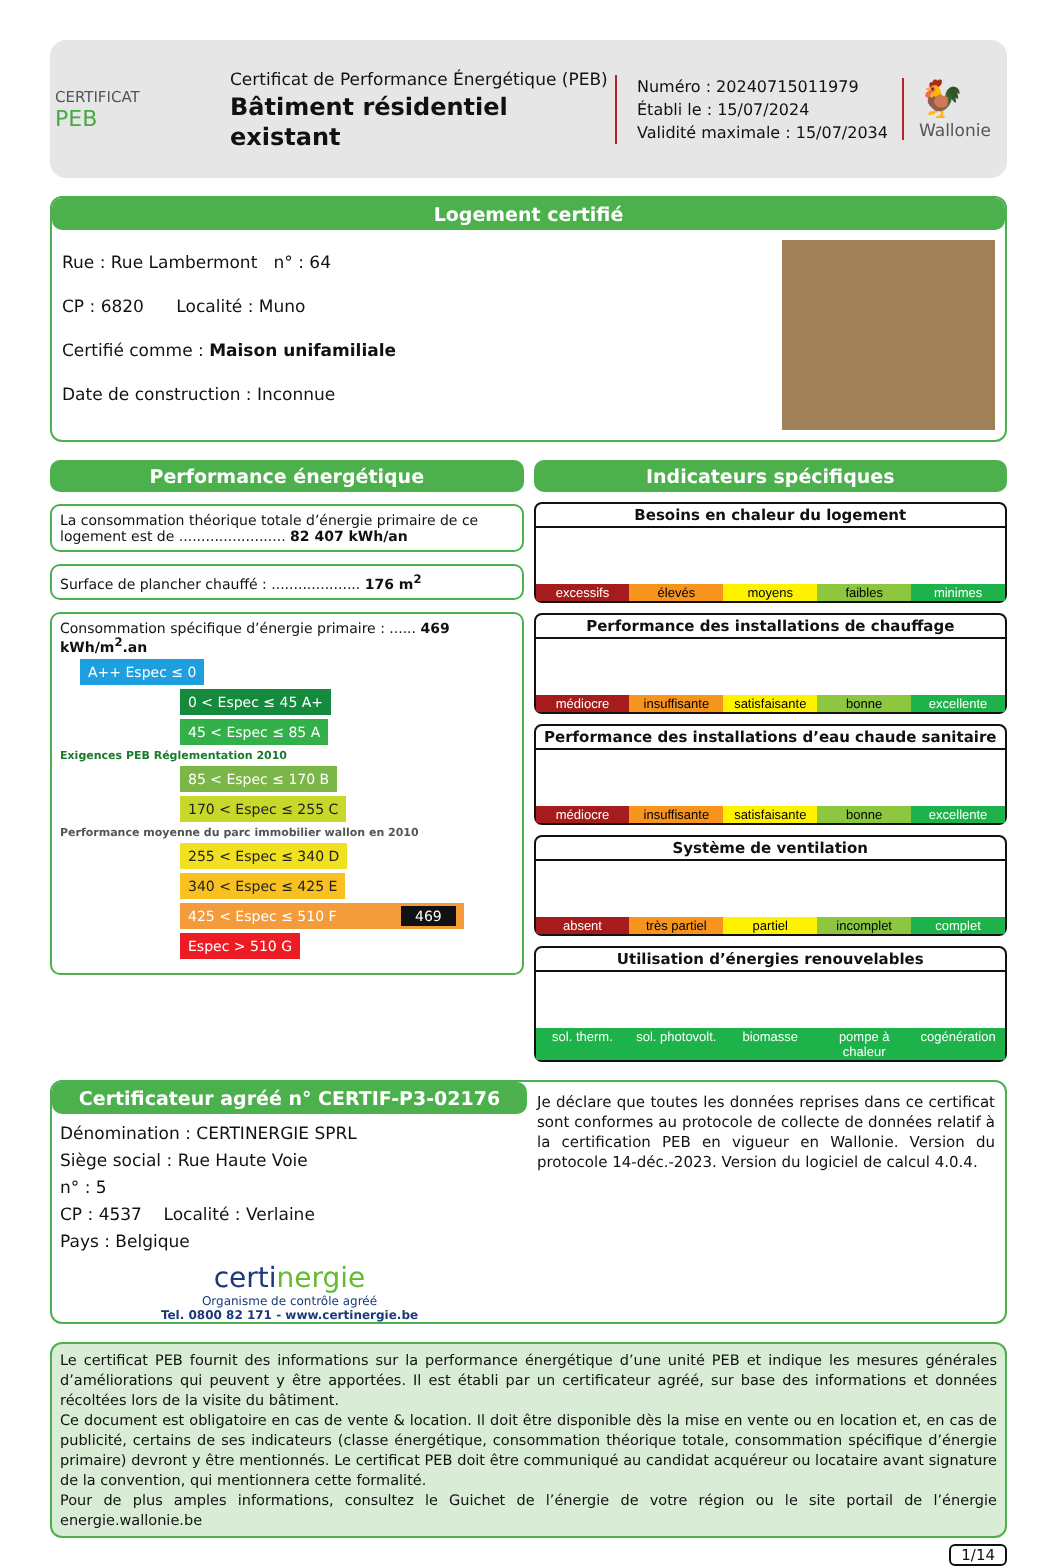CERTIFICAT
PEB
Certificat de Performance Énergétique (PEB)
Bâtiment résidentiel existant
Numéro : 20240715011979
Établi le : 15/07/2024
Validité maximale : 15/07/2034
🐓
Wallonie
Logement certifié
Rue : Rue Lambermont n° : 64
CP : 6820 Localité : Muno
Certifié comme : Maison unifamiliale
Date de construction : Inconnue
Performance énergétique
La consommation théorique totale d’énergie primaire de ce logement est de ........................ 82 407 kWh/an
Surface de plancher chauffé : .................... 176 m<sup>2</sup>
Consommation spécifique d’énergie primaire : ...... 469 kWh/m<sup>2</sup>.an
A++ Espec ≤ 0
0 < Espec ≤ 45 A+
45 < Espec ≤ 85 A
Exigences PEB Réglementation 2010
85 < Espec ≤ 170 B
170 < Espec ≤ 255 C
Performance moyenne du parc immobilier wallon en 2010
255 < Espec ≤ 340 D
340 < Espec ≤ 425 E
425 < Espec ≤ 510 F 469
Espec > 510 G
Indicateurs spécifiques
Besoins en chaleur du logement
excessifs élevés moyens faibles minimes
Performance des installations de chauffage
médiocre insuffisante satisfaisante bonne excellente
Performance des installations d’eau chaude sanitaire
médiocre insuffisante satisfaisante bonne excellente
Système de ventilation
absent très partiel partiel incomplet complet
Utilisation d’énergies renouvelables
sol. therm. sol. photovolt. biomasse pompe à chaleur cogénération
Certificateur agréé n° CERTIF-P3-02176
Dénomination : CERTINERGIE SPRL
Siège social : Rue Haute Voie
n° : 5
CP : 4537 Localité : Verlaine
Pays : Belgique
certi nergie
Organisme de contrôle agréé
Tel. 0800 82 171 - www.certinergie.be
Je déclare que toutes les données reprises dans ce certificat sont conformes au protocole de collecte de données relatif à la certification PEB en vigueur en Wallonie. Version du protocole 14-déc.-2023. Version du logiciel de calcul 4.0.4.
Le certificat PEB fournit des informations sur la performance énergétique d’une unité PEB et indique les mesures générales d’améliorations qui peuvent y être apportées. Il est établi par un certificateur agréé, sur base des informations et données récoltées lors de la visite du bâtiment.
Ce document est obligatoire en cas de vente & location. Il doit être disponible dès la mise en vente ou en location et, en cas de publicité, certains de ses indicateurs (classe énergétique, consommation théorique totale, consommation spécifique d’énergie primaire) devront y être mentionnés. Le certificat PEB doit être communiqué au candidat acquéreur ou locataire avant signature de la convention, qui mentionnera cette formalité.
Pour de plus amples informations, consultez le Guichet de l’énergie de votre région ou le site portail de l’énergie energie.wallonie.be
1/14